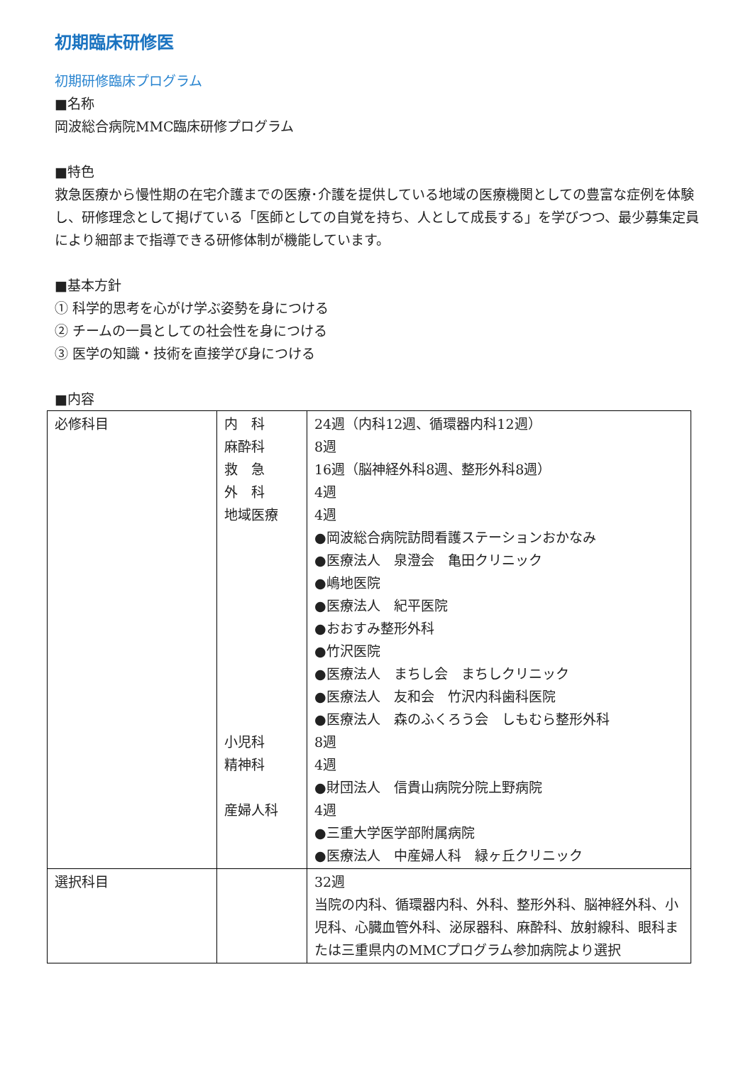初期臨床研修医
初期研修臨床プログラム
■名称
岡波総合病院MMC臨床研修プログラム
■特色
救急医療から慢性期の在宅介護までの医療･介護を提供している地域の医療機関としての豊富な症例を体験し、研修理念として掲げている「医師としての自覚を持ち、人として成長する」を学びつつ、最少募集定員により細部まで指導できる研修体制が機能しています。
■基本方針
① 科学的思考を心がけ学ぶ姿勢を身につける
② チームの一員としての社会性を身につける
③ 医学の知識・技術を直接学び身につける
■内容
| 必修科目 | 内 科 麻酔科 救 急 外 科 地域医療 小児科 精神科 産婦人科 | 24週（内科12週、循環器内科12週） 8週 16週（脳神経外科8週、整形外科8週） 4週 4週 ●岡波総合病院訪問看護ステーションおかなみ ●医療法人 泉澄会 亀田クリニック ●嶋地医院 ●医療法人 紀平医院 ●おおすみ整形外科 ●竹沢医院 ●医療法人 まちし会 まちしクリニック ●医療法人 友和会 竹沢内科歯科医院 ●医療法人 森のふくろう会 しもむら整形外科 8週 4週 ●財団法人 信貴山病院分院上野病院 4週 ●三重大学医学部附属病院 ●医療法人 中産婦人科 緑ヶ丘クリニック |
| 選択科目 | | 32週 当院の内科、循環器内科、外科、整形外科、脳神経外科、小児科、心臓血管外科、泌尿器科、麻酔科、放射線科、眼科または三重県内のMMCプログラム参加病院より選択 |